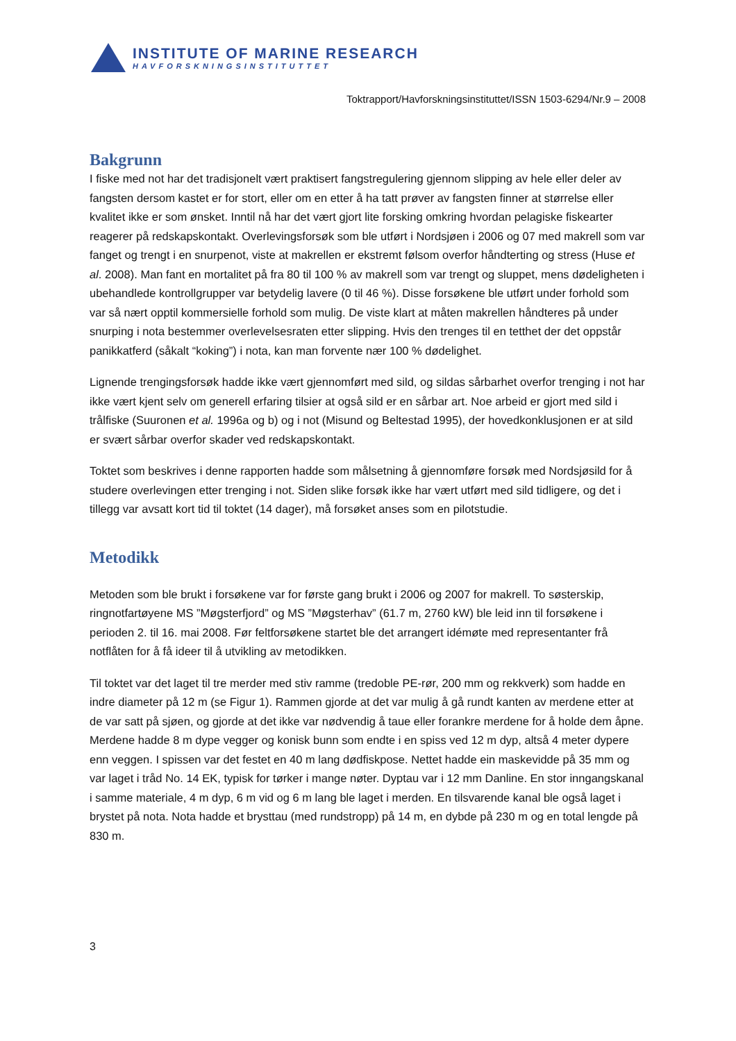INSTITUTE OF MARINE RESEARCH
HAVFORSKNINGSINSTITUTTET
Toktrapport/Havforskningsinstituttet/ISSN 1503-6294/Nr.9 – 2008
Bakgrunn
I fiske med not har det tradisjonelt vært praktisert fangstregulering gjennom slipping av hele eller deler av fangsten dersom kastet er for stort, eller om en etter å ha tatt prøver av fangsten finner at størrelse eller kvalitet ikke er som ønsket. Inntil nå har det vært gjort lite forsking omkring hvordan pelagiske fiskearter reagerer på redskapskontakt. Overlevingsforsøk som ble utført i Nordsjøen i 2006 og 07 med makrell som var fanget og trengt i en snurpenot, viste at makrellen er ekstremt følsom overfor håndterting og stress (Huse et al. 2008). Man fant en mortalitet på fra 80 til 100 % av makrell som var trengt og sluppet, mens dødeligheten i ubehandlede kontrollgrupper var betydelig lavere (0 til 46 %). Disse forsøkene ble utført under forhold som var så nært opptil kommersielle forhold som mulig. De viste klart at måten makrellen håndteres på under snurping i nota bestemmer overlevelsesraten etter slipping. Hvis den trenges til en tetthet der det oppstår panikkatferd (såkalt “koking”) i nota, kan man forvente nær 100 % dødelighet.
Lignende trengingsforsøk hadde ikke vært gjennomført med sild, og sildas sårbarhet overfor trenging i not har ikke vært kjent selv om generell erfaring tilsier at også sild er en sårbar art. Noe arbeid er gjort med sild i trålfiske (Suuronen et al. 1996a og b) og i not (Misund og Beltestad 1995), der hovedkonklusjonen er at sild er svært sårbar overfor skader ved redskapskontakt.
Toktet som beskrives i denne rapporten hadde som målsetning å gjennomføre forsøk med Nordsjøsild for å studere overlevingen etter trenging i not. Siden slike forsøk ikke har vært utført med sild tidligere, og det i tillegg var avsatt kort tid til toktet (14 dager), må forsøket anses som en pilotstudie.
Metodikk
Metoden som ble brukt i forsøkene var for første gang brukt i 2006 og 2007 for makrell. To søsterskip, ringnotfartøyene MS ”Møgsterfjord” og MS ”Møgsterhav” (61.7 m, 2760 kW) ble leid inn til forsøkene i perioden 2. til 16. mai 2008. Før feltforsøkene startet ble det arrangert idémøte med representanter frå notflåten for å få ideer til å utvikling av metodikken.
Til toktet var det laget til tre merder med stiv ramme (tredoble PE-rør, 200 mm og rekkverk) som hadde en indre diameter på 12 m (se Figur 1). Rammen gjorde at det var mulig å gå rundt kanten av merdene etter at de var satt på sjøen, og gjorde at det ikke var nødvendig å taue eller forankre merdene for å holde dem åpne. Merdene hadde 8 m dype vegger og konisk bunn som endte i en spiss ved 12 m dyp, altså 4 meter dypere enn veggen. I spissen var det festet en 40 m lang dødfiskpose. Nettet hadde ein maskevidde på 35 mm og var laget i tråd No. 14 EK, typisk for tørker i mange nøter. Dyptau var i 12 mm Danline. En stor inngangskanal i samme materiale, 4 m dyp, 6 m vid og 6 m lang ble laget i merden. En tilsvarende kanal ble også laget i brystet på nota. Nota hadde et brysttau (med rundstropp) på 14 m, en dybde på 230 m og en total lengde på 830 m.
3